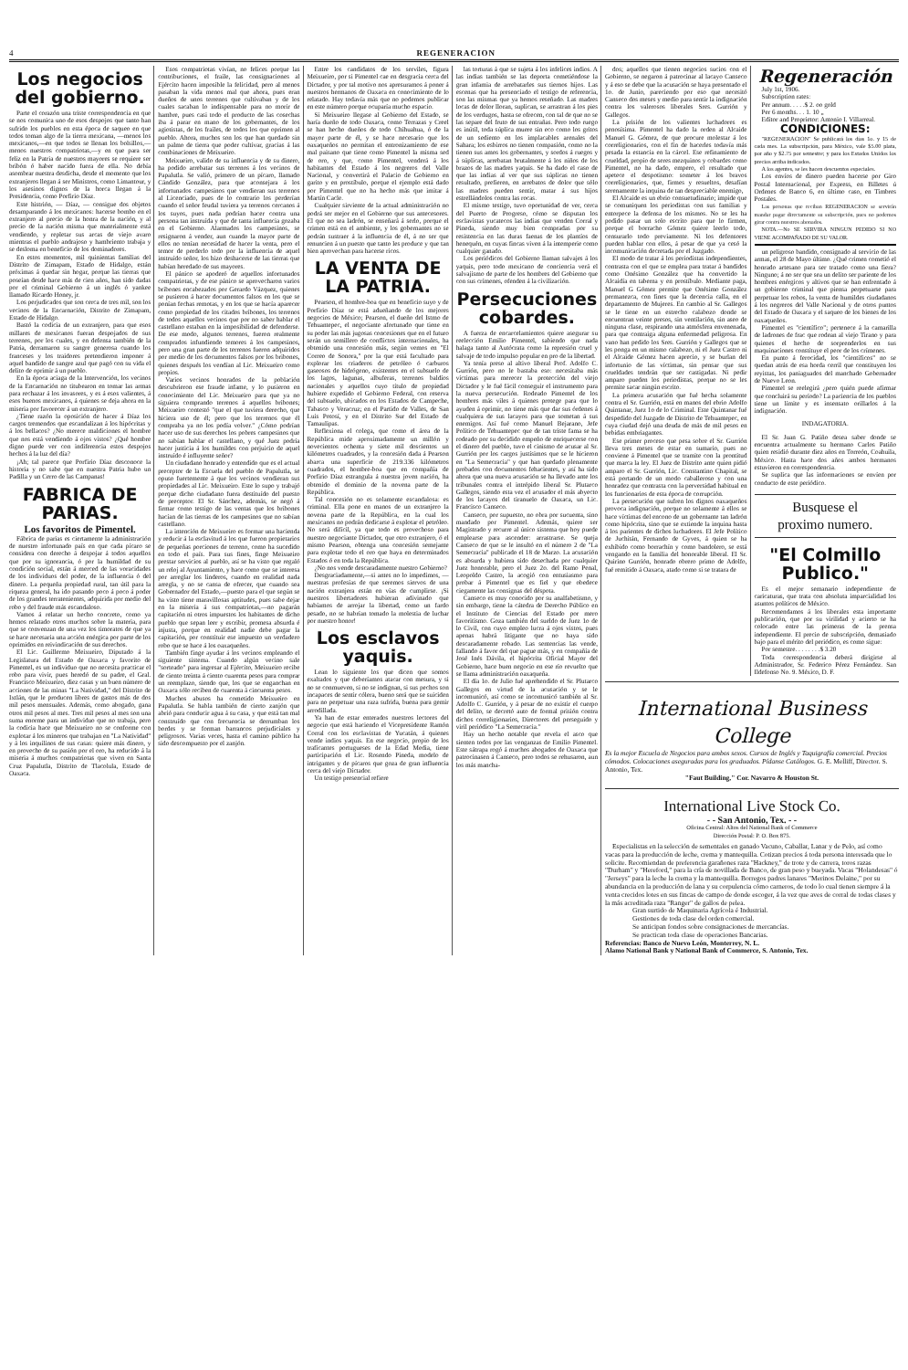4 REGENERACION
Los negocios
del gobierno.
Parte el corazón una triste correspondencia en que se nos comunica uno de esos despojos que tanto han sufrido los pueblos en esta época de saqueo en que todos toman algo de la tierra mexicana, —menos los mexicanos,—en que todos se llenan los bolsillos,—menos nuestros compatriotas,—y en que para ser feliz en la Patria de nuestros mayores se requiere ser bribón ó haber nacido fuera de ella. No debía asombrar nuestra desdicha, desde el momento que los extranjeros llegan á ser Ministros, como Limantour, y los asesinos dignos de la horca llegan á la Presidencia, como Porfirio Díaz.
Este histrión, — Díaz, — consigue dos objetos desamparando á los mexicanos: hacerse bombo en el extranjero al precio de la honra de la nación, y al precio de la nación misma que materialmente está vendiendo, y repletar sus arcas de viejo avaro mientras el pueblo andrajoso y hambriento trabaja y se desloma en beneficio de los dominadores.
En estos momentos, mil quinientas familias del Distrito de Zimapam, Estado de Hidalgo, están próximas á quedar sin hogar, porque las tierras que poseían desde hace más de cien años, han sido dadas por el criminal Gobierno á un inglés ó yankee llamado Ricardo Honey, jr.
Los perjudicados que son cerca de tres mil, son los vecinos de la Encarnación, Distrito de Zimapam, Estado de Hidalgo.
Bastó la codicia de un extranjero, para que esos millares de mexicanos fueran despojados de sus terrenos, por los cuales, y en defensa también de la Patria, derramaron su sangre generosa cuando los franceses y los traidores pretendieron imponer á aquel bandido de sangre azul que pagó con su vida el delito de oprimir á un pueblo.
En la época aciaga de la Intervención, los vecinos de la Encarnación no titubearon en tomar las armas para rechazar á los invasores, y es á esos valientes, á esos buenos mexicanos, á quienes se deja ahora en la miseria por favorecer á un extranjero.
¿Tiene razón la oposición de hacer á Díaz los cargos tremendos que escandalizan á los hipócritas y á los bellacos? ¿No merece maldiciones el hombre que nos está vendiendo á ojos vistos? ¿Qué hombre digno puede ver con indiferencia estos despojos hechos á la luz del día?
¡Ah; tal parece que Porfirio Díaz desconoce la historia y no sabe que en nuestra Patria hubo un Padilla y un Cerro de las Campanas!
FABRICA DE PARIAS.
Los favoritos de Pimentel.
Fábrica de parias es ciertamente la administración de nuestro infortunado país en que cada pícaro se considera con derecho á despojar á todos aquellos que por su ignorancia, ó por la humildad de su condición social, están á merced de las voracidades de los individuos del poder, de la influencia ó del dinero. La pequeña propiedad rural, tan útil para la riqueza general, ha ido pasando poco á poco á poder de los grandes terratenientes, adquirida por medio del robo y del fraude más escandaloso.
Vamos á relatar un hecho concreto, como ya hemos relatado otros muchos sobre la materia, para que se convenzan de una vez los timoratos de que ya se hace necesaria una acción enérgica por parte de los oprimidos en reivindicación de sus derechos.
El Lic. Guillermo Meixueiro, Diputado á la Legislatura del Estado de Oaxaca y favorito de Pimentel, es un individuo que no necesita practicar el robo para vivir, pues heredó de su padre, el Gral. Francisco Meixueiro, diez casas y un buen número de acciones de las minas "La Natividad," del Distrito de Ixtlán, que le producen libres de gastos más de dos mil pesos mensuales. Además, como abogado, gana otros mil pesos al mes. Tres mil pesos al mes son una suma enorme para un individuo que no trabaja, pero la codicia hace que Meixueiro no se conforme con explotar á los mineros que trabajan en "La Natividad" y á los inquilinos de sus casas: quiere más dinero, y en provecho de su pasión por el oro, ha reducido á la miseria á muchos compatriotas que viven en Santa Cruz Papalutla, Distrito de Tlacolula, Estado de Oaxaca.
Esos compatriotas vivían, no felices porque las contribuciones, el fraile, las consignaciones al Ejército hacen imposible la felicidad, pero al menos pasaban la vida menos mal que ahora, pues eran dueños de unos terrenos que cultivaban y de los cuales sacaban lo indispensable para no morir de hambre, pues casi todo el producto de las cosechas iba á parar en mano de los gobernantes, de los agiotistas, de los frailes, de todos los que oprimen al pueblo. Ahora, muchos son los que han quedado sin un palmo de tierra que poder cultivar, gracias á las combinaciones de Meixueiro.
Meixueiro, valido de su influencia y de su dinero, ha podido arrebatar sus terrenos á los vecinos de Papalutla. Se valió, primero de un pícaro, llamado Cándido González, para que aconsejara á los infortunados campesinos que vendieran sus terrenos al Licenciado, pues de lo contrario los perderían cuando el señor feudal tuviera ya terrenos cercanos á los suyos, pues nada podrían hacer contra una persona tan instruída y que de tanta influencia gozaba en el Gobierno. Alarmados los campesinos, se resignaron á vender, aun cuando la mayor parte de ellos no tenían necesidad de hacer la venta, pero el temor de perderlo todo por la influencia de aquel instruído señor, los hizo deshacerse de las tierras que habían heredado de sus mayores.
El pánico se apoderó de aquellos infortunados compatriotas, y de ese pánico se aprovecharon varios bribones encabezados por Gerardo Vázquez, quienes se pusieron á hacer documentos falsos en los que se ponían fechas remotas, y en los que se hacía aparecer como propiedad de los citados bribones, los terrenos de todos aquellos vecinos que por no saber hablar el castellano estaban en la imposibilidad de defenderse. De ese modo, algunos terrenos, fueron realmente comprados infundiendo temores á los campesinos, pero una gran parte de los terrenos fueron adquiridos por medio de los documentos falsos por los bribones, quienes después los vendían al Lic. Meixueiro como propios.
Varios vecinos honrados de la población descubrieron ese fraude infame, y lo pusieron en conocimiento del Lic. Meixueiro para que ya no siguiera comprando terrenos á aquellos bribones; Meixueiro contestó "que el que tuviera derecho, que hiciera uso de él; pero que los terrenos que él compraba ya no los podía volver." ¿Cómo podrían hacer uso de sus derechos los pobres campesinos que no sabían hablar el castellano, y qué Juez podría hacer justicia á los humildes con perjuicio de aquel instruído é influyente señor?
Un ciudadano honrado y entendido que es el actual preceptor de la Escuela del pueblo de Papalutla, se opuso fuertemente á que los vecinos vendieran sus propiedades al Lic. Meixueiro. Este lo supo y trabajó porque dicho ciudadano fuera destituído del puesto de preceptor. El Sr. Sánchez, además, se negó á firmar como testigo de las ventas que los bribones hacían de las tierras de los campesinos que no sabían castellano.
La intención de Meixueiro es formar una hacienda y reducir á la esclavitud á los que fueron propietarios de pequeñas porciones de terreno, como ha sucedido en todo el país. Para sus fines, finge Meixueiro prestar servicios al pueblo, así se ha visto que regaló un reloj al Ayuntamiento, y hace como que se interesa por arreglar los linderos, cuando en realidad nada arregla, y no se cansa de ofrecer, que cuando sea Gobernador del Estado,—puesto para el que según se ha visto tiene maravillosas aptitudes, pues sabe dejar en la miseria á sus compatriotas,—no pagarán capitación ni otros impuestos los habitantes de dicho pueblo que sepan leer y escribir, promesa absurda é injusta, porque en realidad nadie debe pagar la capitación, por constituir ese impuesto un verdadero robo que se hace á los oaxaqueños.
También finge ayudar á los vecinos empleando el siguiente sistema. Cuando algún vecino sale "sorteado" para ingresar al Ejército, Meixueiro recibe de ciento treinta á ciento cuarenta pesos para comprar un reemplazo, siendo que, los que se enganchan en Oaxaca sólo reciben de cuarenta á cincuenta pesos.
Muchos abusos ha cometido Meixueiro en Papalutla. Se habla también de cierto zanjón que abrió para conducir agua á su casa, y que está tan mal construído que con frecuencia se derrumban los bordes y se forman barrancos perjudiciales y peligrosos. Varias veces, hasta el camino público ha sido descompuesto por el zanjón.
Entre los candidatos de los serviles, figura Meixueiro, por si Pimentel cae en desgracia cerca del Dictador, y por tal motivo nos apresuramos á poner á nuestros hermanos de Oaxaca en conocimiento de lo relatado. Hay todavía más que no podemos publicar en este número porque ocuparía mucho espacio.
Si Meixueiro llegase al Gobierno del Estado, se haría dueño de todo Oaxaca, como Terrazas y Creel se han hecho dueños de todo Chihuahua, ó de la mayor parte de él, y se hace necesario que los oaxaqueños no permitan el entronizamiento de ese mal paisano que tiene como Pimentel la misma sed de oro, y que, como Pimentel, venderá á los habitantes del Estado á los negreros del Valle Nacional, y convertirá el Palacio de Gobierno en garito y en prostíbulo, porque el ejemplo está dado por Pimentel que no ha hecho más que imitar á Martín Cacle.
Cualquier sirviente de la actual administración no podrá ser mejor en el Gobierno que sus antecesores. El que no sea ladrón, se enseñará á serlo, porque el crimen está en el ambiente, y los gobernantes no se podrán sustraer á la influencia de él, á no ser que renuncien á un puesto que tanto les produce y que tan bien aprovechan para hacerse ricos.
LA VENTA DE
LA PATRIA.
Pearson, el hombre-boa que en beneficio suyo y de Porfirio Díaz se está adueñando de los mejores negocios de México; Pearson, el dueño del Istmo de Tehuantepec, el negociante afortunado que tiene en su poder las más jugosas concesiones que en el futuro serán un semillero de conflictos internacionales, ha obtenido una concesión más, según vemos en "El Correo de Sonora," por la que está facultado para explorar los criaderos de petróleo ó carburos gaseosos de hidrógeno, existentes en el subsuelo de los lagos, lagunas, albuferas, terrenos baldíos nacionales y aquellos cuyo título de propiedad hubiere expedido el Gobierno Federal, con reserva del subsuelo, ubicados en los Estados de Campeche, Tabasco y Veracruz; en el Partido de Valles, de San Luis Potosí, y en el Distrito Sur del Estado de Tamaulipas.
Reflexiona el colega, que como el área de la República mide aproximadamente un millón y novecientos ochenta y siete mil doscientos un kilómetros cuadrados, y la concesión dada á Pearson abarca una superficie de 219.336 kilómetros cuadrados, el hombre-boa que en compañía de Porfirio Díaz estrangula á nuestra joven nación, ha obtenido el dominio de la novena parte de la República.
Tal concesión no es solamente escandalosa: es criminal. Ella pone en manos de un extranjero la novena parte de la República, en la cual los mexicanos no podrán dedicarse á explotar el petróleo. No será difícil, ya que todo es provechoso para nuestro negociante Dictador, que otro extranjero, ó el mismo Pearson, obtenga una concesión semejante para explotar todo el oro que haya en determinados Estados ó en toda la República.
¿No nos vende descaradamente nuestro Gobierno?
Desgraciadamente,—si antes no lo impedimos, — nuestras profesías de que seremos siervos de una nación extranjera están en vías de cumplirse. ¡Si nuestros libertadores hubieran adivinado que habíamos de arrojar la libertad, como un fardo pesado, no se habrían tomado la molestia de luchar por nuestro honor!
Los esclavos yaquis.
Lean lo siguiente los que dicen que somos exaltados y que deberíamos atacar con mesura, y si no se conmueven, si no se indignan, si sus pechos son incapaces de sentir cólera, bueno será que se suiciden para no perpetuar una raza sufrida, buena para gemir arrodillada.
Ya han de estar enterados nuestros lectores del negocio que está haciendo el Vicepresidente Ramón Corral con los esclavistas de Yucatán, á quienes vende indios yaquis. En ese negocio, propio de los traficantes portugueses de la Edad Media, tiene participación el Lic. Rosendo Pineda, modelo de intrigantes y de pícaros que goza de gran influencia cerca del viejo Dictador.
Un testigo presencial refiere
las torturas á que se sujeta á los infelices indios. A las indias también se las deporta cometiéndose la gran infamia de arrebatarles sus tiernos hijos. Las escenas que ha presenciado el testigo de referencia, son las mismas que ya hemos reseñado. Las madres locas de dolor lloran, suplican, se arrastran á los pies de los verdugos, hasta se ofrecen, con tal de que no se las separe del fruto de sus entrañas. Pero todo ruego es inútil, toda súplica muere sin eco como los gritos de un sediento en los implacables arenales del Sahara; los esbirros no tienen compasión, como no la tienen sus amos los gobernantes, y sordos á ruegos y á súplicas, arrebatan brutalmente á los niños de los brazos de las madres yaquis. Se ha dado el caso de que las indias al ver que sus súplicas no tienen resultado, prefieren, en arrebatos de dolor que sólo las madres pueden sentir, matar á sus hijos estrellándolos contra las rocas.
El mismo testigo, tuvo oportunidad de ver, cerca del Puerto de Progreso, cómo se disputan los esclavistas yucatecos las indias que venden Corral y Pineda, siendo muy bien compradas por su resistencia en las duras faenas de los plantíos de henequén, en cuyas fincas viven á la intemperie como cualquier ganado.
Los periódicos del Gobierno llaman salvajes á los yaquis, pero todo mexicano de conciencia verá el salvajismo de parte de los hombres del Gobierno que con sus crímenes, ofenden á la civilización.
Persecuciones cobardes.
A fuerza de encarcelamientos quiere asegurar su reelección Emilio Pimentel, sabiendo que nada halaga tanto al Autócrata como la represión cruel y salvaje de todo impulso popular en pro de la libertad.
Ya tenía preso al altivo liberal Prof. Adolfo C. Gurrión, pero no le bastaba eso: necesitaba más víctimas para merecer la protección del viejo Dictador y le fué fácil conseguir el instrumento para la nueva persecución. Rodeado Pimentel de los hombres más viles á quienes protege para que lo ayuden á oprimir, no tiene más que dar sus órdenes á cualquiera de sus lacayos para que sometan á sus enemigos. Así fué como Manuel Bejarano, Jefe Político de Tehuantepec que de tan triste fama se ha rodeado por su decidido empeño de enriquecerse con el dinero del pueblo, tuvo el cinismo de acusar al Sr. Gurrión por los cargos justísimos que se le hicieron en "La Semecracia" y que han quedado plenamente probados con documentos fehacientes, y así ha sido ahora que una nueva acusación se ha llevado ante los tribunales contra el intrépido liberal Sr. Plutarco Gallegos, siendo esta vez el acusador el más abyecto de los lacayos del tiranuelo de Oaxaca, un Lic. Francisco Canseco.
Canseco, por supuesto, no obra por sucuenta, sino mandado por Pimentel. Además, quiere ser Magistrado y recurre al único sistema que hoy puede emplearse para ascender: arrastrarse. Se queja Canseco de que se le insultó en el número 2 de "La Semecracia" publicado el 18 de Marzo. La acusación es absurda y hubiera sido desechada por cualquier Juez honorable, pero el Juez 2o. del Ramo Penal, Leopoldo Castro, la acogió con entusiasmo para probar á Pimentel que es fiel y que obedece ciegamente las consignas del déspota.
Canseco es muy conocido por su analfabetismo, y sin embargo, tiene la cátedra de Derecho Público en el Instituto de Ciencias del Estado por mero favoritismo. Goza también del sueldo de Juez 1o de lo Civil, con cuyo empleo lucra á ojos vistos, pues apenas habrá litigante que no haya sido descaradamente robado. Las sentencias las vende, fallando á favor del que pague más, y en compañía de José Inés Dávila, el hipócrita Oficial Mayor del Gobierno, hace buen negocio en ese río revuelto que se llama administración oaxaqueña.
El día 1o. de Julio fué aprehendido el Sr. Plutarco Gallegos en virtud de la acusación y se le incomunicó, así como se incomunicó también al Sr. Adolfo C. Gurrión, y á pesar de no existir el cuerpo del delito, se decretó auto de formal prisión contra dichos correligionarios, Directores del perseguido y viril periódico "La Semecracia."
Hay un hecho notable que revela el asco que sienten todos por las venganzas de Emilio Pimentel. Este sátrapa rogó á muchos abogados de Oaxaca que patrocinasen á Canseco, pero todos se rehusaron, aun los más mancha-
dos; aquellos que tienen negocios sucios con el Gobierno, se negaron á patrocinar al lacayo Canseco y á eso se debe que la acusación se haya presentado el 1o. de Junio, pareciendo por eso que necesitó Canseco dos meses y medio para sentir la indignación contra los valerosos liberales Sres. Gurrión y Gallegos.
La prisión de los valientes luchadores es penosísima. Pimentel ha dado la orden al Alcaide Manuel G. Gómez, de que procure molestar á los correligionarios, con el fin de hacerles todavía más pesada la estancia en la cárcel. Ese refinamiento de crueldad, propio de seres mezquinos y cobardes como Pimentel, no ha dado, empero, el resultado que apetece el despotismo: someter á los bravos correligionarios, que, firmes y resueltos, desafían serenamente la inquina de tan despreciable enemigo,
El Alcaide es un ebrio consuetudinario; impide que se comuniquen los periodistas con sus familias y entorpece la defensa de los mismos. No se les ha podido pasar un solo escrito para que lo firmen, porque el borracho Gómez quiere leerlo todo, censurarlo todo previamente. Ni los defensores pueden hablar con ellos, á pesar de que ya cesó la incomunicación decretada por el Juzgado.
El modo de tratar á los periodistas independientes, contrasta con el que se emplea para tratar á bandidos como Onésimo González que ha convertido la Alcaidía en taberna y en prostíbulo. Mediante paga, Manuel G Gómez permite que Onésimo González permanezca, con fines que la decencia calla, en el departamento de Mujeres. En cambio al Sr. Gallegos se le tiene en un estrecho calabozo donde se encuentran veinte presos, sin ventilación, sin aseo de ninguna clase, respirando una atmósfera envenenada, para que contraiga alguna enfermedad peligrosa. En vano han pedido los Sres. Gurrión y Gallegos que se les ponga en un mismo calabozo, ni el Juez Castro ni el Alcaide Gómez hacen aprecio, y se burlan del infortunio de las víctimas, sin pensar que sus crueldades tendrán que ser castigadas. Ni pedir amparo pueden los periodistas, porque no se les permite sacar ningún escrito.
La primera acusación que fué hecha solamente contra el Sr. Gurrión, está en manos del ebrio Adolfo Quintanar, Juez 1o de lo Criminal. Este Quintanar fué despedido del Juzgado de Distrito de Tehuantepec, en cuya ciudad dejó una deuda de más de mil pesos en bebidas embriagantes.
Ese primer proceso que pesa sobre el Sr. Gurrión lleva tres meses de estar en sumario, pues no conviene á Pimentel que se tramite con la prontitud que marca la ley. El Juez de Distrito ante quien pidió amparo el Sr. Gurrión, Lic. Constantino Chapital, se está portando de un modo caballeroso y con una honradez que contrasta con la perversidad habitual en los funcionarios de esta época de corrupción.
La persecución que sufren los dignos oaxaqueños provoca indignación, porque no solamente á ellos se hace víctimas del encono de un gobernante tan ladrón como hipócrita, sino que se extiende la inquina hasta á los parientes de dichos luchadores. El Jefe Político de Juchitán, Fernando de Gyves, á quien se ha exhibido como borrachín y como bandolero, se está vengando en la familia del honorable liberal. El Sr. Quirino Gurrión, honrado obrero primo de Adolfo, fué remitido á Oaxaca, atado como si se tratara de
Regeneración
July 1st, 1906.
Subscription rates:
Per annum. . . . .$ 2. oo gold
Per 6 months. . . 1. 10 „
Editor and Proprietor: Antonio I. Villarreal.
CONDICIONES:
"REGENERACION" Se publicará los días 1o. y 15 de cada mes. La subscripción, para México, vale $5.00 plata, por año y $2.75 por semestre; y para los Estados Unidos los precios arriba indicados.
A los agentes, se les hacen descuentos especiales.
Los envíos de dinero pueden hacerse por Giro Postal Internacional, por Express, en Billetes ú Ordenes de Banco 6, en último caso, en Timbres Postales.
Las personas que reciban REGENERACION se servirán mandar pagar directamente su subscripción, pues no podemos girar contra nuestros abonados.
NOTA.—No SE SERVIRA NINGUN PEDIDO SI NO VIENE ACOMPAÑADO DE SU VALOR.
un peligroso bandido, consignado al servicio de las armas, el 28 de Mayo último. ¿Qué crimen cometió el honrado artesano para ser tratado como una fiera? Ninguno; á no ser que sea un delito ser pariente de los hombres enérgicos y altivos que se han enfrentado á un gobierno criminal que piensa perpetuarse para perpetuar los robos, la venta de humildes ciudadanos á los negreros del Valle Nacional y de otros puntos del Estado de Oaxaca y el saqueo de los bienes de los oaxaqueños.
Pimentel es "científico"; pertenece á la camarilla de ladrones de frac que rodean al viejo Tirano y para quienes el hecho de sorprenderlos en sus maquinaciones constituye el peor de los crímenes.
En punto á ferocidad, los "científicos" no se quedan atrás de esa horda cerril que constituyen los reyistas, los paniaguados del manchado Gobernador de Nuevo Leon.
Pimentel se reelegirá ¿pero quién puede afirmar que concluirá su período? La paciencia de los pueblos tiene un límite y es insensato orillarlos á la indignación.
INDAGATORIA.
El Sr. Juan G. Patiño desea saber donde se encuentra actualmente su hermano Carlos Patiño quien residió durante diez años en Torreón, Coahuila, México. Hasta hace dos años ambos hermanos estuvieron en correspondencia.
Se suplica que las informaciones se envíen por conducto de este periódico.
Busquese el
proximo numero.
"El Colmillo Publico."
Es el mejor semanario independiente de caricaturas, que trata con absoluta imparcialidad los asuntos políticos de México.
Recomendamos á los liberales esta importante publicación, que por su virilidad y acierto se ha colocado entre las primeras de la prensa independiente. El precio de subscripción, demasiado bajo para el mérito del periódico, es como sigue:
Por semestre. . . . . . . .$ 3.20
Toda correspondencia deberá dirigirse al Administrador, Sr. Federico Pérez Fernández. San Ildefonso No. 9. México, D. F.
International Business College
Es la mejor Escuela de Negocios para ambos sexos. Cursos de Inglés y Taquigrafía comercial. Precios cómodos. Colocaciones aseguradas para los graduados. Pídanse Catálogos. G. E. Melliff, Director. S. Antonio, Tex.
"Faut Building," Cor. Navarro & Houston St.
International Live Stock Co.
- - San Antonio, Tex. - -
Oficina Central: Altos del National Bank of Commerce
Dirección Postal: P. O. Box 875.
Especialistas en la selección de sementales en ganado Vacuno, Caballar, Lanar y de Pelo, así como vacas para la producción de leche, crema y mantequilla. Cotizan precios á toda persona interesada que lo solicite. Recomiendan de preferencia garañones raza "Hackney," de trote y de carrera, toros razas "Durham" y "Hereford," para la cría de novillada de Banco, de gran peso y bueyada. Vacas "Holandesas" ó "Jerseys" para la leche la crema y la mantequilla. Borregos padres lanares "Merinos Delaine," por su abundancia en la producción de lana y su corpulencia cómo carneros, de todo lo cual tienen siempre á la venta crecidos lotes en sus fincas de campo de donde escoger, á la vez que aves de corral de todas clases y la más acreditada raza "Ranger" de gallos de pelea.
Gran surtido de Maquinaria Agrícola é Industrial.
Gestiones de toda clase del orden comercial.
Se anticipan fondos sobre consignaciones de mercancías.
Se practican toda clase de operaciones Bancarias.
Referencias: Banco de Nuevo León, Monterrey, N. L.
Alamo National Bank y National Bank of Commerce, S. Antonio, Tex.